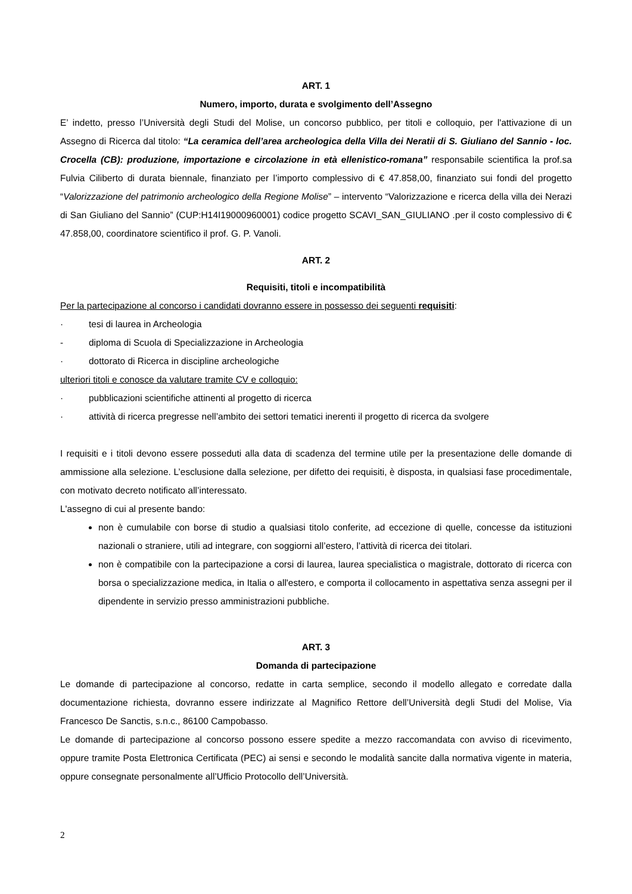ART. 1
Numero, importo, durata e svolgimento dell’Assegno
E’ indetto, presso l’Università degli Studi del Molise, un concorso pubblico, per titoli e colloquio, per l'attivazione di un Assegno di Ricerca dal titolo: “La ceramica dell’area archeologica della Villa dei Neratii di S. Giuliano del Sannio - loc. Crocella (CB): produzione, importazione e circolazione in età ellenistico-romana” responsabile scientifica la prof.sa Fulvia Ciliberto di durata biennale, finanziato per l’importo complessivo di € 47.858,00, finanziato sui fondi del progetto “Valorizzazione del patrimonio archeologico della Regione Molise” – intervento “Valorizzazione e ricerca della villa dei Nerazi di San Giuliano del Sannio” (CUP:H14I19000960001) codice progetto SCAVI_SAN_GIULIANO .per il costo complessivo di € 47.858,00, coordinatore scientifico il prof. G. P. Vanoli.
ART. 2
Requisiti, titoli e incompatibilità
Per la partecipazione al concorso i candidati dovranno essere in possesso dei seguenti requisiti:
· tesi di laurea in Archeologia
- diploma di Scuola di Specializzazione in Archeologia
· dottorato di Ricerca in discipline archeologiche
ulteriori titoli e conosce da valutare tramite CV e colloquio:
· pubblicazioni scientifiche attinenti al progetto di ricerca
· attività di ricerca pregresse nell’ambito dei settori tematici inerenti il progetto di ricerca da svolgere
I requisiti e i titoli devono essere posseduti alla data di scadenza del termine utile per la presentazione delle domande di ammissione alla selezione. L’esclusione dalla selezione, per difetto dei requisiti, è disposta, in qualsiasi fase procedimentale, con motivato decreto notificato all’interessato.
L'assegno di cui al presente bando:
non è cumulabile con borse di studio a qualsiasi titolo conferite, ad eccezione di quelle, concesse da istituzioni nazionali o straniere, utili ad integrare, con soggiorni all’estero, l’attività di ricerca dei titolari.
non è compatibile con la partecipazione a corsi di laurea, laurea specialistica o magistrale, dottorato di ricerca con borsa o specializzazione medica, in Italia o all'estero, e comporta il collocamento in aspettativa senza assegni per il dipendente in servizio presso amministrazioni pubbliche.
ART. 3
Domanda di partecipazione
Le domande di partecipazione al concorso, redatte in carta semplice, secondo il modello allegato e corredate dalla documentazione richiesta, dovranno essere indirizzate al Magnifico Rettore dell’Università degli Studi del Molise, Via Francesco De Sanctis, s.n.c., 86100 Campobasso.
Le domande di partecipazione al concorso possono essere spedite a mezzo raccomandata con avviso di ricevimento, oppure tramite Posta Elettronica Certificata (PEC) ai sensi e secondo le modalità sancite dalla normativa vigente in materia, oppure consegnate personalmente all’Ufficio Protocollo dell’Università.
2